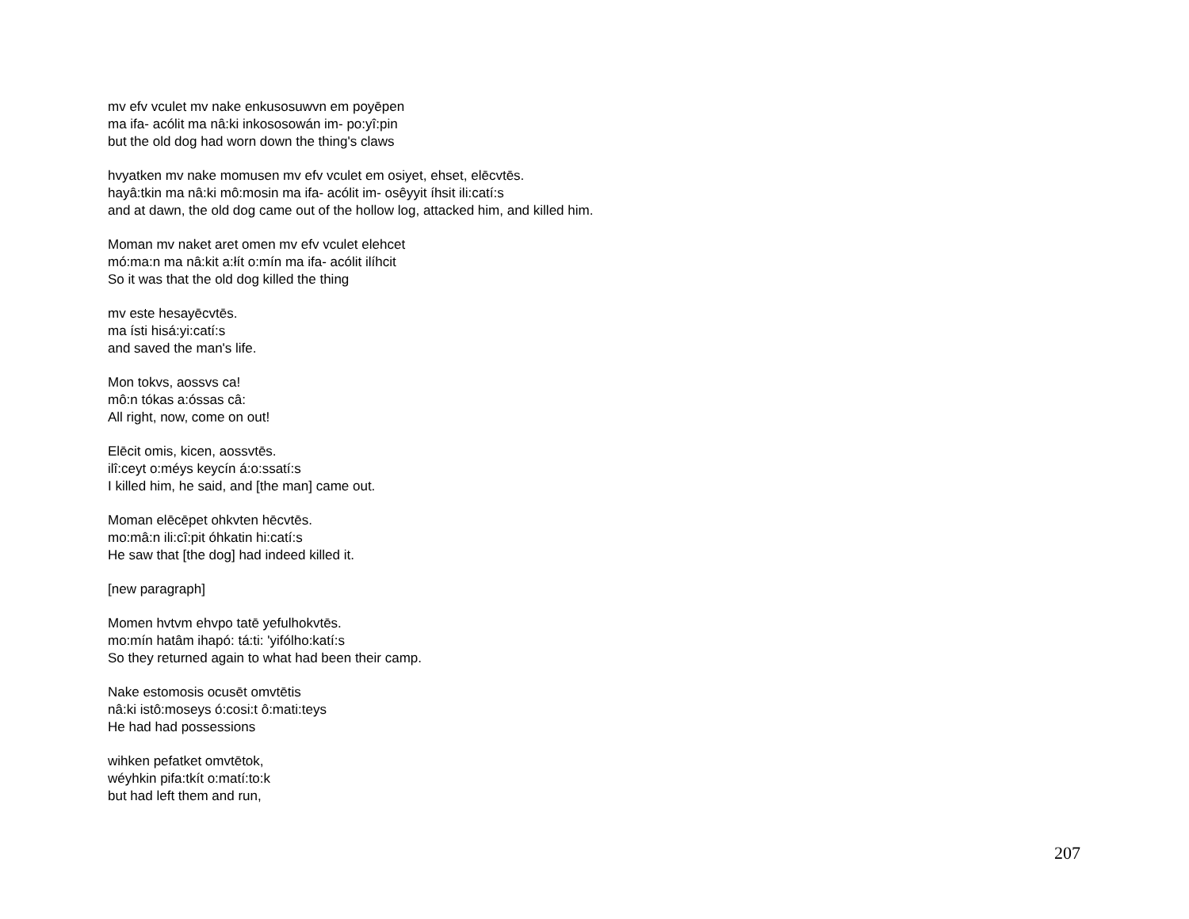mv efv vculet mv nake enkusosuwvn em poyēpen
ma ifa- acólit ma nâ:ki inkososowán im- po:yî:pin
but the old dog had worn down the thing's claws
hvyatken mv nake momusen mv efv vculet em osiyet, ehset, elēcvtēs.
hayâ:tkin ma nâ:ki mô:mosin ma ifa- acólit im- osêyyit íhsit ili:catí:s
and at dawn, the old dog came out of the hollow log, attacked him, and killed him.
Moman mv naket aret omen mv efv vculet elehcet
mó:ma:n ma nâ:kit a:łít o:mín ma ifa- acólit ilíhcit
So it was that the old dog killed the thing
mv este hesayēcvtēs.
ma ísti hisá:yi:catí:s
and saved the man's life.
Mon tokvs, aossvs ca!
mô:n tókas a:óssas câ:
All right, now, come on out!
Elēcit omis, kicen, aossvtēs.
ilî:ceyt o:méys keycín á:o:ssatí:s
I killed him, he said, and [the man] came out.
Moman elēcēpet ohkvten hēcvtēs.
mo:mâ:n ili:cî:pit óhkatin hi:catí:s
He saw that [the dog] had indeed killed it.
[new paragraph]
Momen hvtvm ehvpo tatē yefulhokvtēs.
mo:mín hatâm ihapó: tá:ti: 'yifólho:katí:s
So they returned again to what had been their camp.
Nake estomosis ocusēt omvtētis
nâ:ki istô:moseys ó:cosi:t ô:mati:teys
He had had possessions
wihken pefatket omvtētok,
wéyhkin pifa:tkít o:matí:to:k
but had left them and run,
207